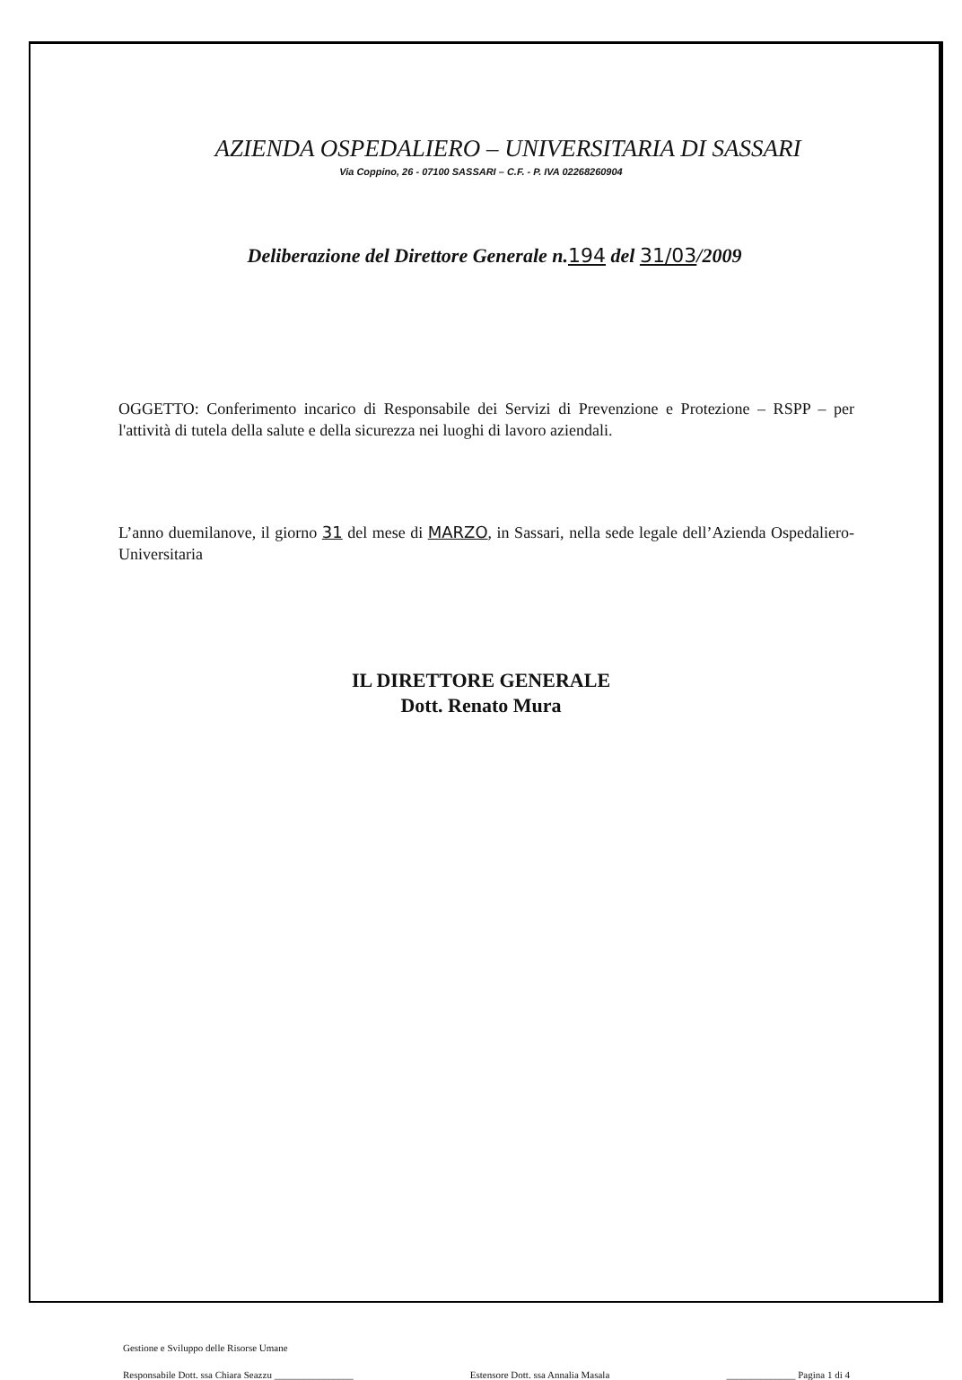AZIENDA OSPEDALIERO – UNIVERSITARIA DI SASSARI
Via Coppino, 26 - 07100 SASSARI – C.F. - P. IVA 02268260904
Deliberazione del Direttore Generale n.194 del 31/03/2009
OGGETTO: Conferimento incarico di Responsabile dei Servizi di Prevenzione e Protezione – RSPP – per l'attività di tutela della salute e della sicurezza nei luoghi di lavoro aziendali.
L’anno duemilanove, il giorno 31 del mese di MARZO, in Sassari, nella sede legale dell’Azienda Ospedaliero-Universitaria
IL DIRETTORE GENERALE
Dott. Renato Mura
Gestione e Sviluppo delle Risorse Umane
Responsabile Dott. ssa Chiara Seazzu ________________ Estensore Dott. ssa Annalia Masala ______________ Pagina 1 di 4